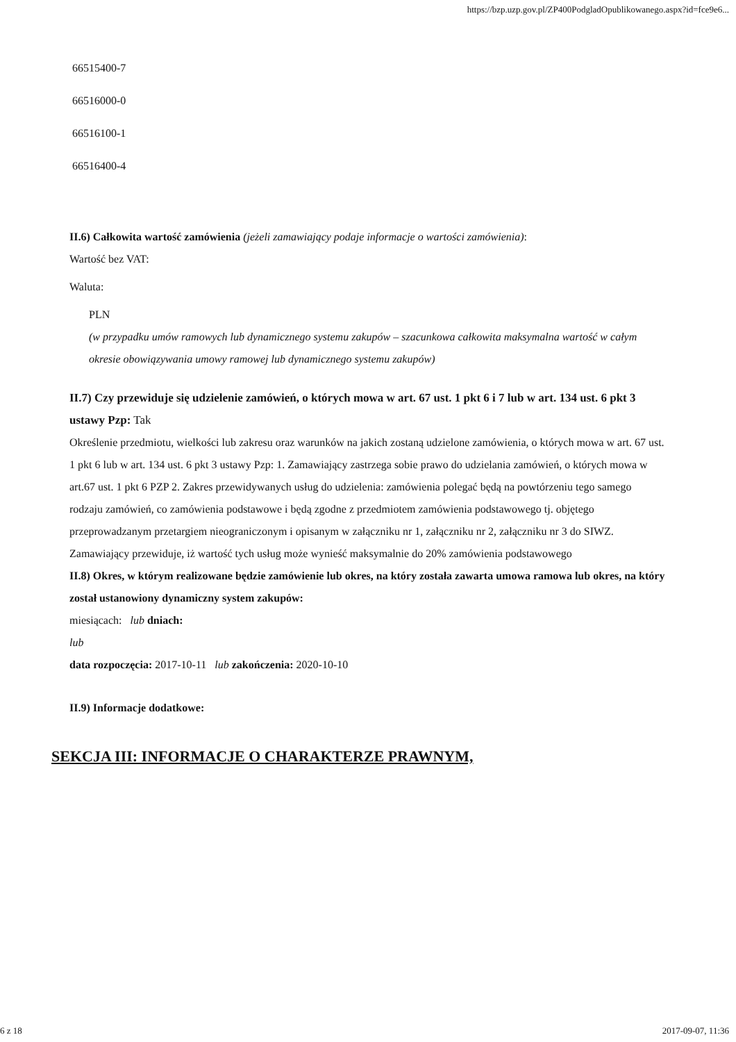https://bzp.uzp.gov.pl/ZP400PodgladOpublikowanego.aspx?id=fce9e6...
66515400-7
66516000-0
66516100-1
66516400-4
II.6) Całkowita wartość zamówienia (jeżeli zamawiający podaje informacje o wartości zamówienia):
Wartość bez VAT:
Waluta:
PLN
(w przypadku umów ramowych lub dynamicznego systemu zakupów – szacunkowa całkowita maksymalna wartość w całym okresie obowiązywania umowy ramowej lub dynamicznego systemu zakupów)
II.7) Czy przewiduje się udzielenie zamówień, o których mowa w art. 67 ust. 1 pkt 6 i 7 lub w art. 134 ust. 6 pkt 3 ustawy Pzp: Tak
Określenie przedmiotu, wielkości lub zakresu oraz warunków na jakich zostaną udzielone zamówienia, o których mowa w art. 67 ust. 1 pkt 6 lub w art. 134 ust. 6 pkt 3 ustawy Pzp: 1. Zamawiający zastrzega sobie prawo do udzielania zamówień, o których mowa w art.67 ust. 1 pkt 6 PZP 2. Zakres przewidywanych usług do udzielenia: zamówienia polegać będą na powtórzeniu tego samego rodzaju zamówień, co zamówienia podstawowe i będą zgodne z przedmiotem zamówienia podstawowego tj. objętego przeprowadzanym przetargiem nieograniczonym i opisanym w załączniku nr 1, załączniku nr 2, załączniku nr 3 do SIWZ. Zamawiający przewiduje, iż wartość tych usług może wynieść maksymalnie do 20% zamówienia podstawowego
II.8) Okres, w którym realizowane będzie zamówienie lub okres, na który została zawarta umowa ramowa lub okres, na który został ustanowiony dynamiczny system zakupów:
miesiącach: lub dniach:
lub
data rozpoczęcia: 2017-10-11 lub zakończenia: 2020-10-10
II.9) Informacje dodatkowe:
SEKCJA III: INFORMACJE O CHARAKTERZE PRAWNYM,
6 z 18 2017-09-07, 11:36